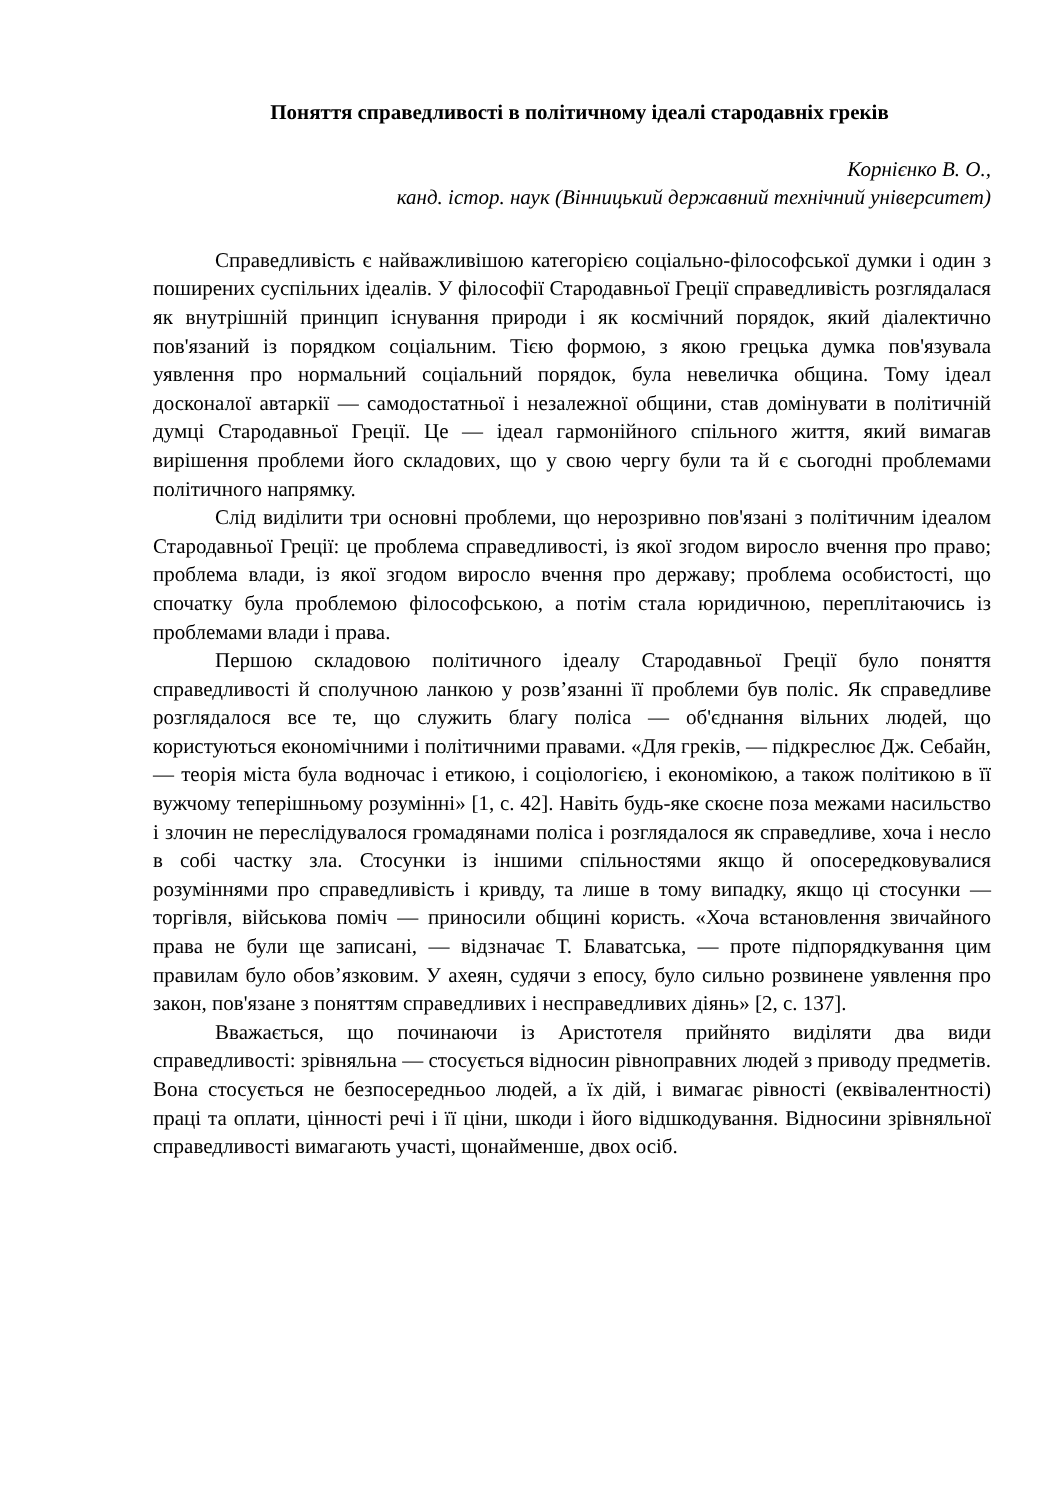Поняття справедливості в політичному ідеалі стародавніх греків
Корнієнко В. О.,
канд. істор. наук (Вінницький державний технічний університет)
Справедливість є найважливішою категорією соціально-філософської думки і один з поширених суспільних ідеалів. У філософії Стародавньої Греції справедливість розглядалася як внутрішній принцип існування природи і як космічний порядок, який діалектично пов'язаний із порядком соціальним. Тією формою, з якою грецька думка пов'язувала уявлення про нормальний соціальний порядок, була невеличка община. Тому ідеал досконалої автаркії — самодостатньої і незалежної общини, став домінувати в політичній думці Стародавньої Греції. Це — ідеал гармонійного спільного життя, який вимагав вирішення проблеми його складових, що у свою чергу були та й є сьогодні проблемами політичного напрямку.
Слід виділити три основні проблеми, що нерозривно пов'язані з політичним ідеалом Стародавньої Греції: це проблема справедливості, із якої згодом виросло вчення про право; проблема влади, із якої згодом виросло вчення про державу; проблема особистості, що спочатку була проблемою філософською, а потім стала юридичною, переплітаючись із проблемами влади і права.
Першою складовою політичного ідеалу Стародавньої Греції було поняття справедливості й сполучною ланкою у розв’язанні її проблеми був поліс. Як справедливе розглядалося все те, що служить благу поліса — об'єднання вільних людей, що користуються економічними і політичними правами. «Для греків, — підкреслює Дж. Себайн, — теорія міста була водночас і етикою, і соціологією, і економікою, а також політикою в її вужчому теперішньому розумінні» [1, с. 42]. Навіть будь-яке скоєне поза межами насильство і злочин не переслідувалося громадянами поліса і розглядалося як справедливе, хоча і несло в собі частку зла. Стосунки із іншими спільностями якщо й опосередковувалися розуміннями про справедливість і кривду, та лише в тому випадку, якщо ці стосунки — торгівля, військова поміч — приносили общині користь. «Хоча встановлення звичайного права не були ще записані, — відзначає Т. Блаватська, — проте підпорядкування цим правилам було обов’язковим. У ахеян, судячи з епосу, було сильно розвинене уявлення про закон, пов'язане з поняттям справедливих і несправедливих діянь» [2, с. 137].
Вважається, що починаючи із Аристотеля прийнято виділяти два види справедливості: зрівняльна — стосується відносин рівноправних людей з приводу предметів. Вона стосується не безпосередньоо людей, а їх дій, і вимагає рівності (еквівалентності) праці та оплати, цінності речі і її ціни, шкоди і його відшкодування. Відносини зрівняльної справедливості вимагають участі, щонайменше, двох осіб.